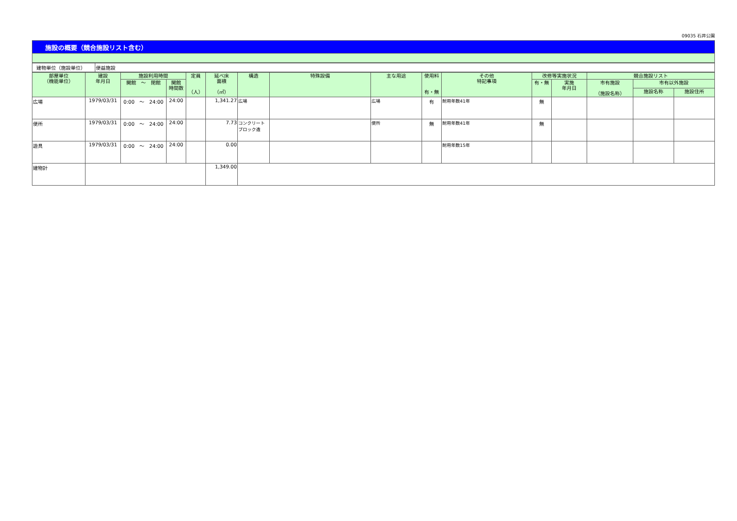09035 石井公園
施設の概要（競合施設リスト含む）
| 建物単位（施設単位） | 便益施設 |
| 部屋単位 （機能単位） | 建設 年月日 | 施設利用時間 | | 定員 （人） | 延べ床 面積 （㎡） | 構造 | 特殊設備 | 主な用途 | 使用料 有・無 | その他 特記事項 | 改修等実施状況 | | 競合施設リスト | | |
| --- | --- | --- | --- | --- | --- | --- | --- | --- | --- | --- | --- | --- | --- | --- | --- |
| | | 開館 ～ 閉館 | 開館 時間数 | | | | | | | | 有・無 | 実施 年月日 | 市有施設 （施設名称） | 市有以外施設 | |
| | | | | | | | | | | | | | | 施設名称 | 施設住所 |
| 広場 | 1979/03/31 | 0:00 ～ 24:00 | 24:00 | | 1,341.27 | 広場 | | 広場 | 有 | 耐用年数41年 | 無 | | | | |
| 便所 | 1979/03/31 | 0:00 ～ 24:00 | 24:00 | | 7.73 | コンクリートブロック造 | | 便所 | 無 | 耐用年数41年 | 無 | | | | |
| 遊具 | 1979/03/31 | 0:00 ～ 24:00 | 24:00 | | 0.00 | | | | | 耐用年数15年 | | | | | |
| 建物計 | | | | | 1,349.00 | | | | | | | | | | |